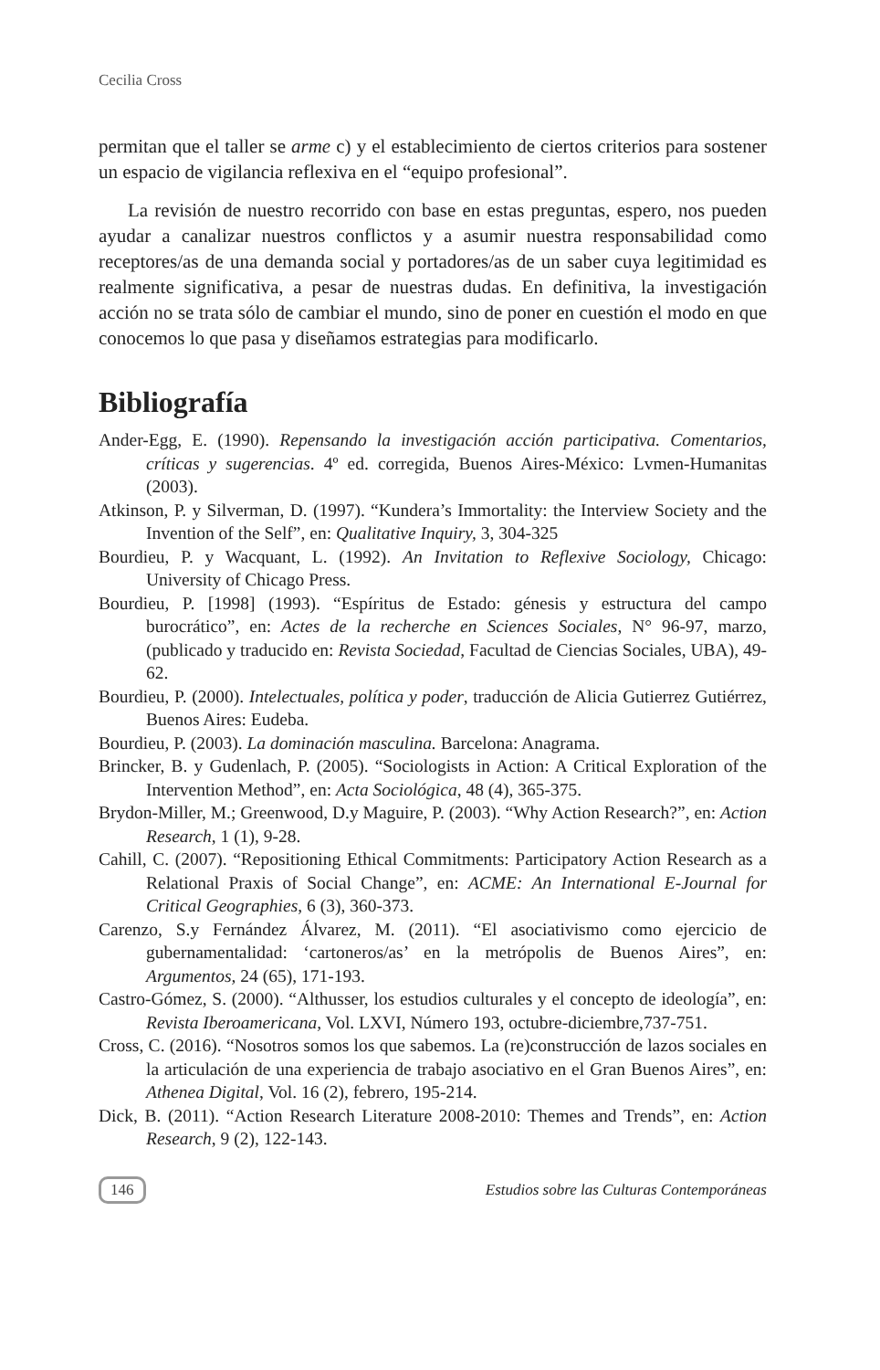Cecilia Cross
permitan que el taller se arme c) y el establecimiento de ciertos criterios para sostener un espacio de vigilancia reflexiva en el “equipo profesional”.
La revisión de nuestro recorrido con base en estas preguntas, espero, nos pueden ayudar a canalizar nuestros conflictos y a asumir nuestra responsabilidad como receptores/as de una demanda social y portadores/as de un saber cuya legitimidad es realmente significativa, a pesar de nuestras dudas. En definitiva, la investigación acción no se trata sólo de cambiar el mundo, sino de poner en cuestión el modo en que conocemos lo que pasa y diseñamos estrategias para modificarlo.
Bibliografía
Ander-Egg, E. (1990). Repensando la investigación acción participativa. Comentarios, críticas y sugerencias. 4º ed. corregida, Buenos Aires-México: Lvmen-Humanitas (2003).
Atkinson, P. y Silverman, D. (1997). “Kundera’s Immortality: the Interview Society and the Invention of the Self”, en: Qualitative Inquiry, 3, 304-325
Bourdieu, P. y Wacquant, L. (1992). An Invitation to Reflexive Sociology, Chicago: University of Chicago Press.
Bourdieu, P. [1998] (1993). “Espíritus de Estado: génesis y estructura del campo burocrático”, en: Actes de la recherche en Sciences Sociales, N° 96-97, marzo, (publicado y traducido en: Revista Sociedad, Facultad de Ciencias Sociales, UBA), 49-62.
Bourdieu, P. (2000). Intelectuales, política y poder, traducción de Alicia Gutierrez Gutiérrez, Buenos Aires: Eudeba.
Bourdieu, P. (2003). La dominación masculina. Barcelona: Anagrama.
Brincker, B. y Gudenlach, P. (2005). “Sociologists in Action: A Critical Exploration of the Intervention Method”, en: Acta Sociológica, 48 (4), 365-375.
Brydon-Miller, M.; Greenwood, D.y Maguire, P. (2003). “Why Action Research?”, en: Action Research, 1 (1), 9-28.
Cahill, C. (2007). “Repositioning Ethical Commitments: Participatory Action Research as a Relational Praxis of Social Change”, en: ACME: An International E-Journal for Critical Geographies, 6 (3), 360-373.
Carenzo, S.y Fernández Álvarez, M. (2011). “El asociativismo como ejercicio de gubernamentalidad: ‘cartoneros/as’ en la metrópolis de Buenos Aires”, en: Argumentos, 24 (65), 171-193.
Castro-Gómez, S. (2000). “Althusser, los estudios culturales y el concepto de ideología”, en: Revista Iberoamericana, Vol. LXVI, Número 193, octubre-diciembre,737-751.
Cross, C. (2016). “Nosotros somos los que sabemos. La (re)construcción de lazos sociales en la articulación de una experiencia de trabajo asociativo en el Gran Buenos Aires”, en: Athenea Digital, Vol. 16 (2), febrero, 195-214.
Dick, B. (2011). “Action Research Literature 2008-2010: Themes and Trends”, en: Action Research, 9 (2), 122-143.
146 Estudios sobre las Culturas Contemporáneas